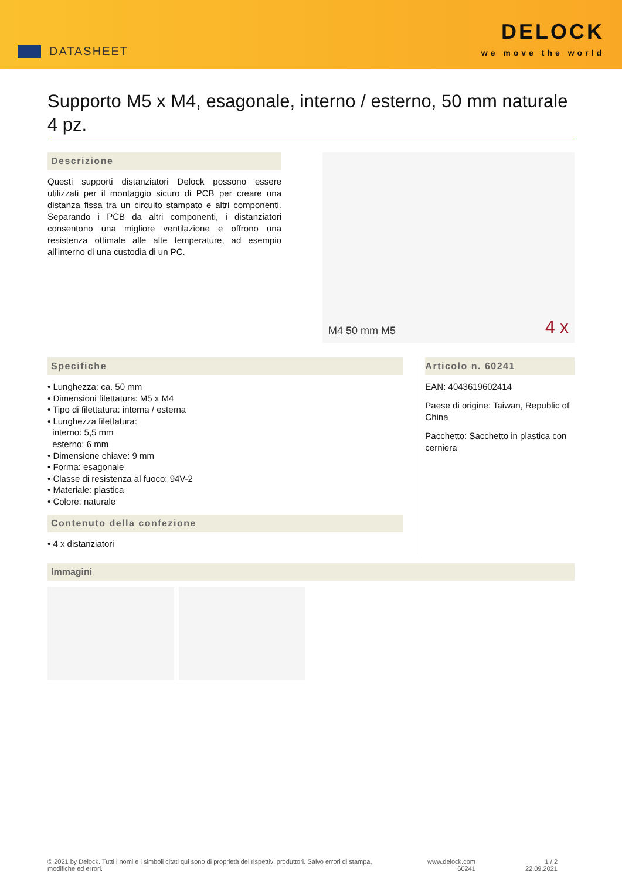DATASHEET
DELOCK
we move the world
Supporto M5 x M4, esagonale, interno / esterno, 50 mm naturale 4 pz.
Descrizione
Questi supporti distanziatori Delock possono essere utilizzati per il montaggio sicuro di PCB per creare una distanza fissa tra un circuito stampato e altri componenti. Separando i PCB da altri componenti, i distanziatori consentono una migliore ventilazione e offrono una resistenza ottimale alle alte temperature, ad esempio all'interno di una custodia di un PC.
M4 50 mm M5 4 x
Specifiche
• Lunghezza: ca. 50 mm
• Dimensioni filettatura: M5 x M4
• Tipo di filettatura: interna / esterna
• Lunghezza filettatura:
interno: 5,5 mm
esterno: 6 mm
• Dimensione chiave: 9 mm
• Forma: esagonale
• Classe di resistenza al fuoco: 94V-2
• Materiale: plastica
• Colore: naturale
Contenuto della confezione
• 4 x distanziatori
Articolo n. 60241
EAN: 4043619602414
Paese di origine: Taiwan, Republic of China
Pacchetto: Sacchetto in plastica con cerniera
Immagini
© 2021 by Delock. Tutti i nomi e i simboli citati qui sono di proprietà dei rispettivi produttori. Salvo errori di stampa, modifiche ed errori.
www.delock.com
60241
1 / 2
22.09.2021